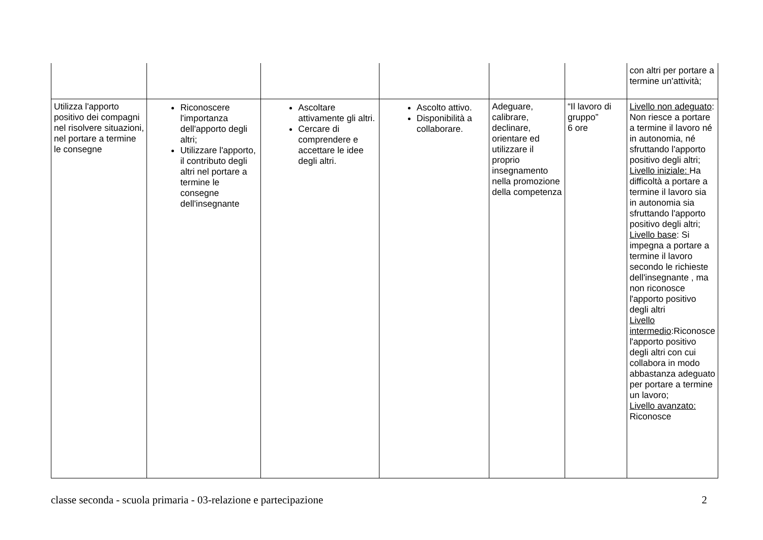| | | | | | | con altri per portare a termine un'attività; |
| Utilizza l'apporto positivo dei compagni nel risolvere situazioni, nel portare a termine le consegne | Riconoscere l'importanza dell'apporto degli altri; Utilizzare l'apporto, il contributo degli altri nel portare a termine le consegne dell'insegnante | Ascoltare attivamente gli altri. Cercare di comprendere e accettare le idee degli altri. | Ascolto attivo. Disponibilità a collaborare. | Adeguare, calibrare, declinare, orientare ed utilizzare il proprio insegnamento nella promozione della competenza | “Il lavoro di gruppo” 6 ore | Livello non adeguato : Non riesce a portare a termine il lavoro né in autonomia, né sfruttando l'apporto positivo degli altri; Livello iniziale: Ha difficoltà a portare a termine il lavoro sia in autonomia sia sfruttando l'apporto positivo degli altri; Livello base : Si impegna a portare a termine il lavoro secondo le richieste dell'insegnante , ma non riconosce l'apporto positivo degli altri Livello intermedio :Riconosce l'apporto positivo degli altri con cui collabora in modo abbastanza adeguato per portare a termine un lavoro; Livello avanzato: Riconosce |
classe seconda - scuola primaria - 03-relazione e partecipazione 2